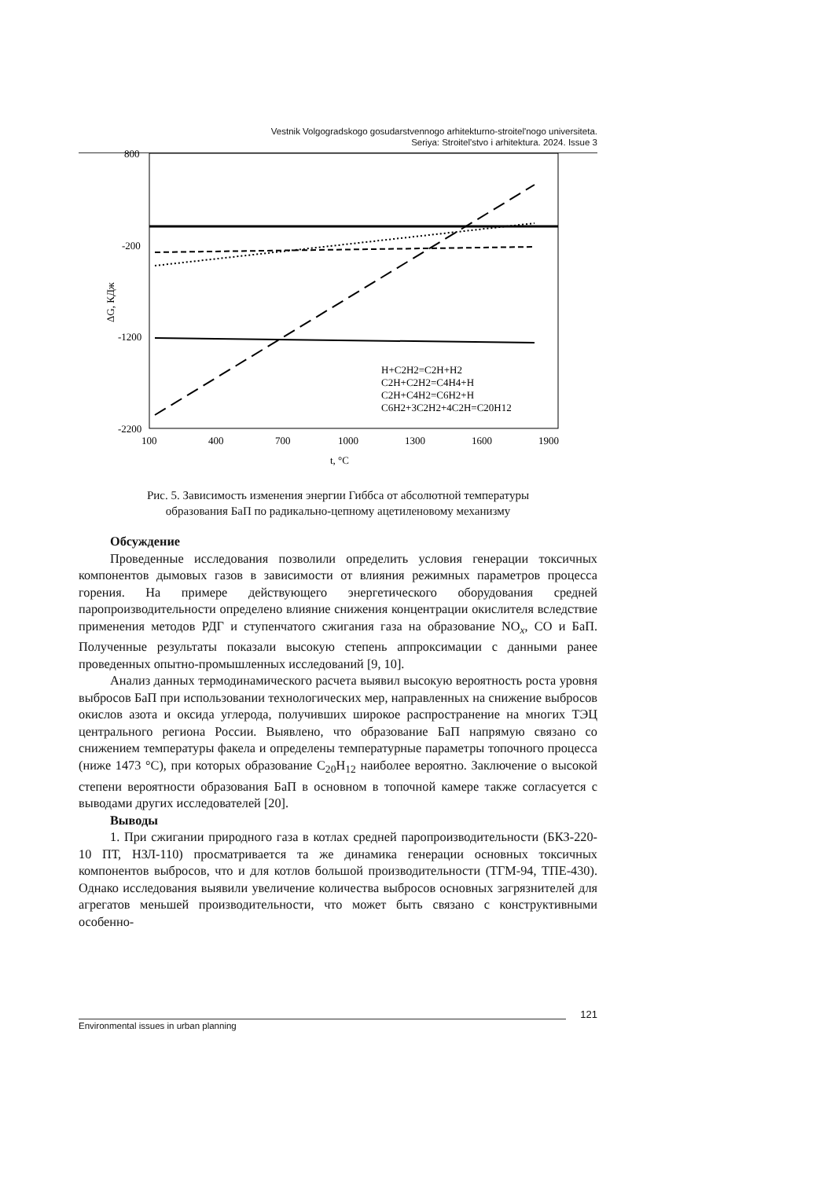Vestnik Volgogradskogo gosudarstvennogo arhitekturno-stroitel'nogo universiteta.
Seriya: Stroitel'stvo i arhitektura. 2024. Issue 3
800
-200
-1200
-2200
100
400
700
1000
1300
1600
1900
t, °C
ΔG, КДж
H+C2H2=C2H+H2
C2H+C2H2=C4H4+H
C2H+C4H2=C6H2+H
C6H2+3C2H2+4C2H=C20H12
Рис. 5. Зависимость изменения энергии Гиббса от абсолютной температуры
образования БаП по радикально-цепному ацетиленовому механизму
Обсуждение
Проведенные исследования позволили определить условия генерации токсичных компонентов дымовых газов в зависимости от влияния режимных параметров процесса горения. На примере действующего энергетического оборудования средней паропроизводительности определено влияние снижения концентрации окислителя вследствие применения методов РДГ и ступенчатого сжигания газа на образование NO<sub>x</sub>, CO и БаП. Полученные результаты показали высокую степень аппроксимации с данными ранее проведенных опытно-промышленных исследований [9, 10].
Анализ данных термодинамического расчета выявил высокую вероятность роста уровня выбросов БаП при использовании технологических мер, направленных на снижение выбросов окислов азота и оксида углерода, получивших широкое распространение на многих ТЭЦ центрального региона России. Выявлено, что образование БаП напрямую связано со снижением температуры факела и определены температурные параметры топочного процесса (ниже 1473 °С), при которых образование C<sub>20</sub>H<sub>12</sub> наиболее вероятно. Заключение о высокой степени вероятности образования БаП в основном в топочной камере также согласуется с выводами других исследователей [20].
Выводы
1. При сжигании природного газа в котлах средней паропроизводительности (БКЗ-220-10 ПТ, НЗЛ-110) просматривается та же динамика генерации основных токсичных компонентов выбросов, что и для котлов большой производительности (ТГМ-94, ТПЕ-430). Однако исследования выявили увеличение количества выбросов основных загрязнителей для агрегатов меньшей производительности, что может быть связано с конструктивными особенно-
121
Environmental issues in urban planning